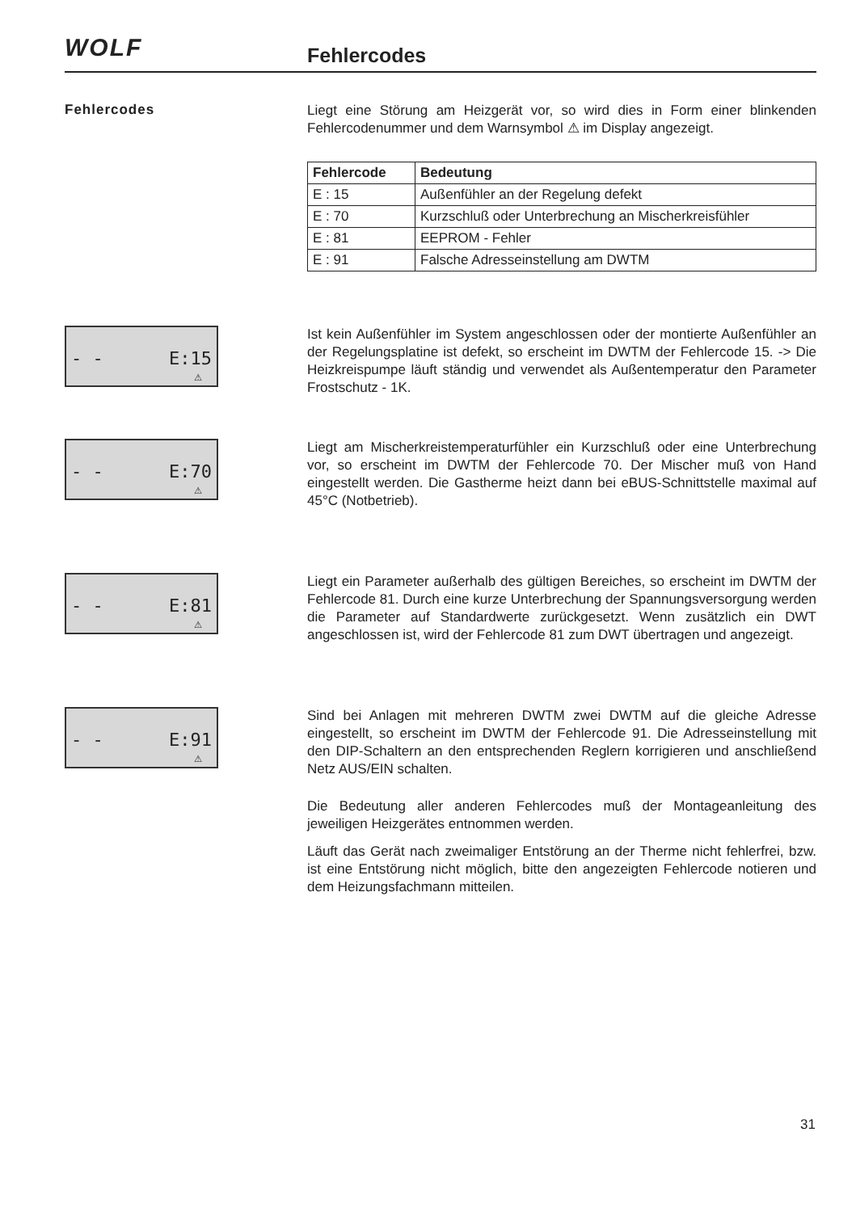WOLF Fehlercodes
Fehlercodes
Liegt eine Störung am Heizgerät vor, so wird dies in Form einer blinkenden Fehlercodenummer und dem Warnsymbol ⚠ im Display angezeigt.
| Fehlercode | Bedeutung |
| --- | --- |
| E : 15 | Außenfühler an der Regelung defekt |
| E : 70 | Kurzschluß oder Unterbrechung an Mischerkreisfühler |
| E : 81 | EEPROM - Fehler |
| E : 91 | Falsche Adresseinstellung am DWTM |
- - E:15
⚠
Ist kein Außenfühler im System angeschlossen oder der montierte Außenfühler an der Regelungsplatine ist defekt, so erscheint im DWTM der Fehlercode 15. -> Die Heizkreispumpe läuft ständig und verwendet als Außentemperatur den Parameter Frostschutz - 1K.
- - E:70
⚠
Liegt am Mischerkreistemperaturfühler ein Kurzschluß oder eine Unterbrechung vor, so erscheint im DWTM der Fehlercode 70. Der Mischer muß von Hand eingestellt werden. Die Gastherme heizt dann bei eBUS-Schnittstelle maximal auf 45°C (Notbetrieb).
- - E:81
⚠
Liegt ein Parameter außerhalb des gültigen Bereiches, so erscheint im DWTM der Fehlercode 81. Durch eine kurze Unterbrechung der Spannungsversorgung werden die Parameter auf Standardwerte zurückgesetzt. Wenn zusätzlich ein DWT angeschlossen ist, wird der Fehlercode 81 zum DWT übertragen und angezeigt.
- - E:91
⚠
Sind bei Anlagen mit mehreren DWTM zwei DWTM auf die gleiche Adresse eingestellt, so erscheint im DWTM der Fehlercode 91. Die Adresseinstellung mit den DIP-Schaltern an den entsprechenden Reglern korrigieren und anschließend Netz AUS/EIN schalten.
Die Bedeutung aller anderen Fehlercodes muß der Montageanleitung des jeweiligen Heizgerätes entnommen werden.
Läuft das Gerät nach zweimaliger Entstörung an der Therme nicht fehlerfrei, bzw. ist eine Entstörung nicht möglich, bitte den angezeigten Fehlercode notieren und dem Heizungsfachmann mitteilen.
31